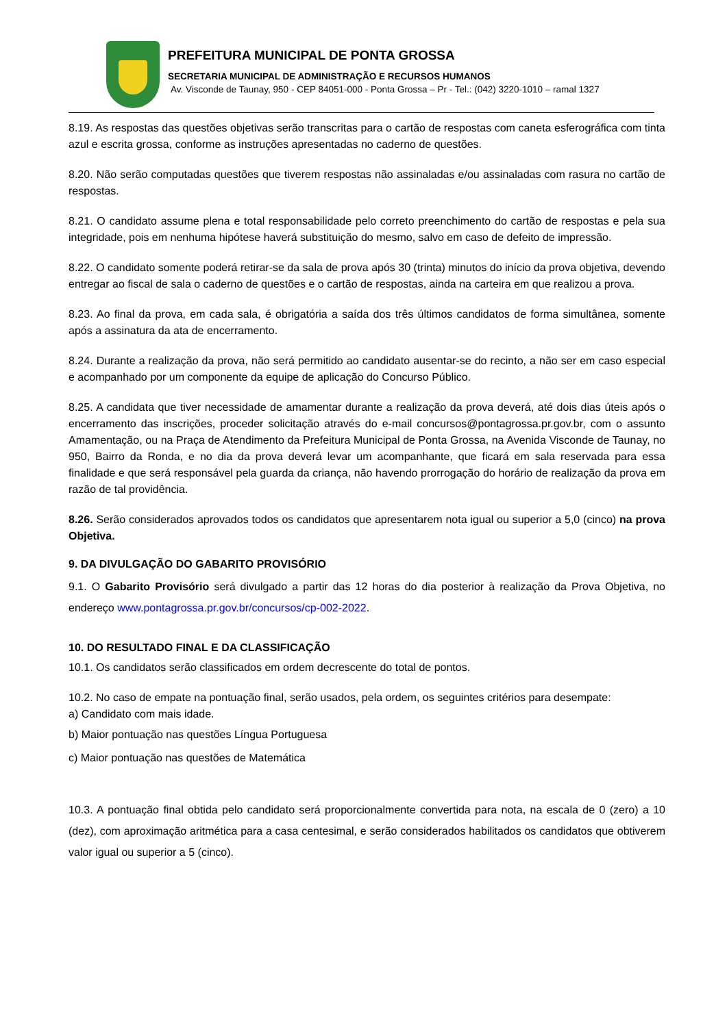PREFEITURA MUNICIPAL DE PONTA GROSSA
SECRETARIA MUNICIPAL DE ADMINISTRAÇÃO E RECURSOS HUMANOS
Av. Visconde de Taunay, 950 - CEP 84051-000 - Ponta Grossa – Pr - Tel.: (042) 3220-1010 – ramal 1327
8.19. As respostas das questões objetivas serão transcritas para o cartão de respostas com caneta esferográfica com tinta azul e escrita grossa, conforme as instruções apresentadas no caderno de questões.
8.20. Não serão computadas questões que tiverem respostas não assinaladas e/ou assinaladas com rasura no cartão de respostas.
8.21. O candidato assume plena e total responsabilidade pelo correto preenchimento do cartão de respostas e pela sua integridade, pois em nenhuma hipótese haverá substituição do mesmo, salvo em caso de defeito de impressão.
8.22. O candidato somente poderá retirar-se da sala de prova após 30 (trinta) minutos do início da prova objetiva, devendo entregar ao fiscal de sala o caderno de questões e o cartão de respostas, ainda na carteira em que realizou a prova.
8.23. Ao final da prova, em cada sala, é obrigatória a saída dos três últimos candidatos de forma simultânea, somente após a assinatura da ata de encerramento.
8.24. Durante a realização da prova, não será permitido ao candidato ausentar-se do recinto, a não ser em caso especial e acompanhado por um componente da equipe de aplicação do Concurso Público.
8.25. A candidata que tiver necessidade de amamentar durante a realização da prova deverá, até dois dias úteis após o encerramento das inscrições, proceder solicitação através do e-mail concursos@pontagrossa.pr.gov.br, com o assunto Amamentação, ou na Praça de Atendimento da Prefeitura Municipal de Ponta Grossa, na Avenida Visconde de Taunay, no 950, Bairro da Ronda, e no dia da prova deverá levar um acompanhante, que ficará em sala reservada para essa finalidade e que será responsável pela guarda da criança, não havendo prorrogação do horário de realização da prova em razão de tal providência.
8.26. Serão considerados aprovados todos os candidatos que apresentarem nota igual ou superior a 5,0 (cinco) na prova Objetiva.
9. DA DIVULGAÇÃO DO GABARITO PROVISÓRIO
9.1. O Gabarito Provisório será divulgado a partir das 12 horas do dia posterior à realização da Prova Objetiva, no endereço www.pontagrossa.pr.gov.br/concursos/cp-002-2022.
10. DO RESULTADO FINAL E DA CLASSIFICAÇÃO
10.1. Os candidatos serão classificados em ordem decrescente do total de pontos.
10.2. No caso de empate na pontuação final, serão usados, pela ordem, os seguintes critérios para desempate:
a) Candidato com mais idade.
b) Maior pontuação nas questões Língua Portuguesa
c) Maior pontuação nas questões de Matemática
10.3. A pontuação final obtida pelo candidato será proporcionalmente convertida para nota, na escala de 0 (zero) a 10 (dez), com aproximação aritmética para a casa centesimal, e serão considerados habilitados os candidatos que obtiverem valor igual ou superior a 5 (cinco).